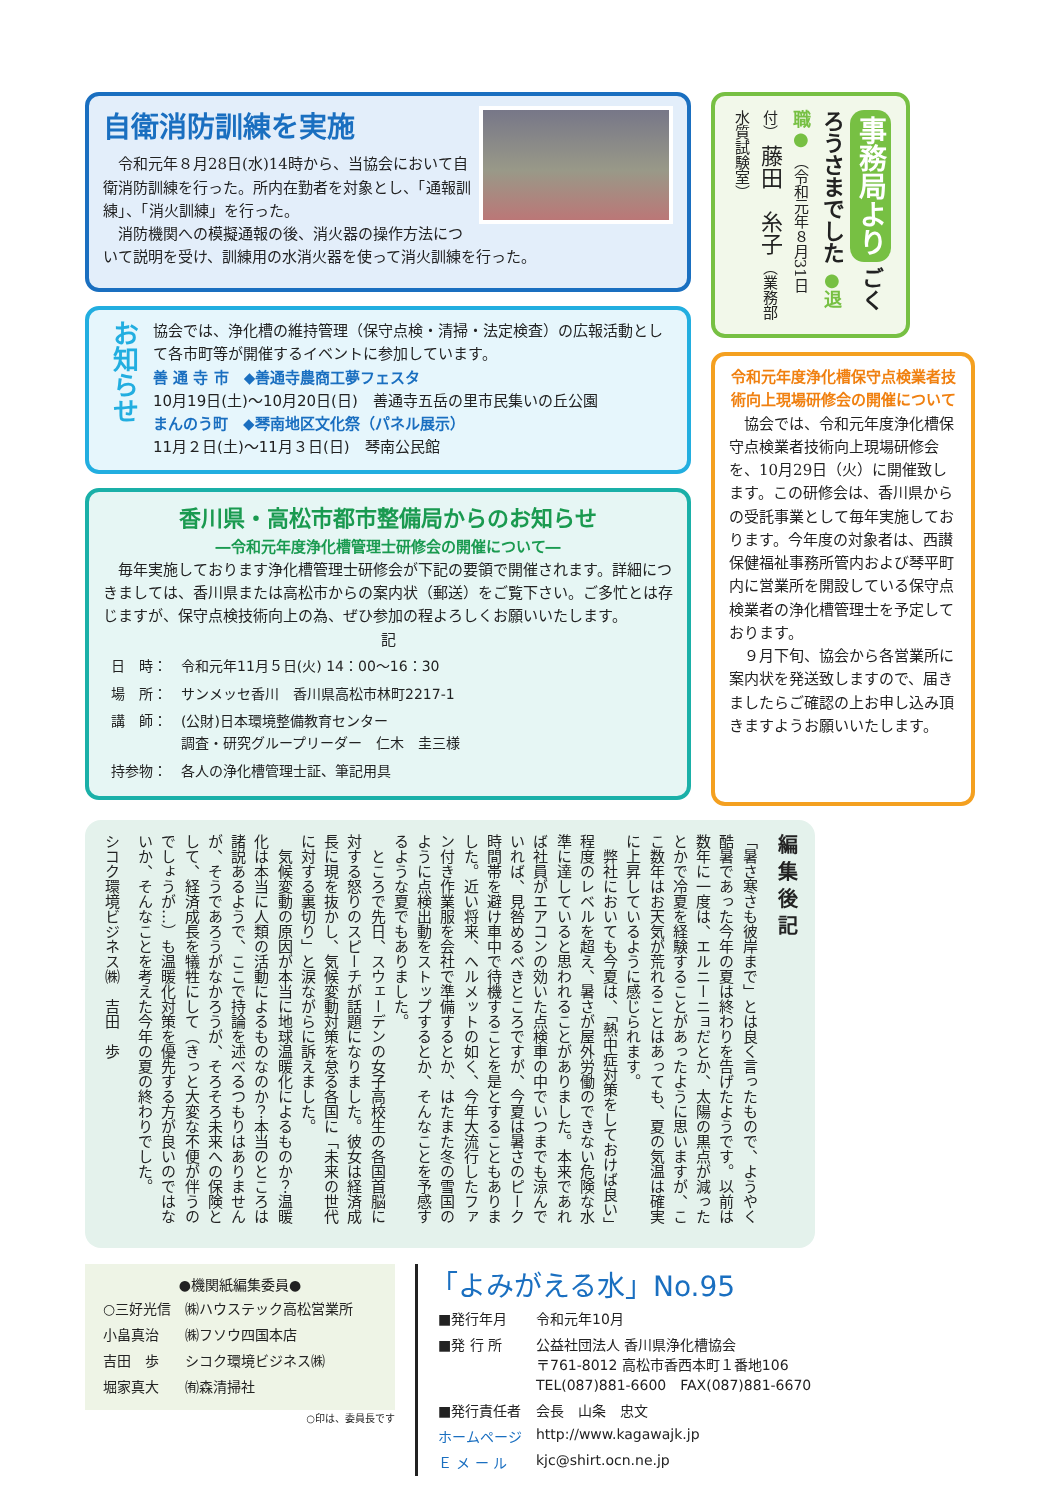自衛消防訓練を実施
　令和元年８月28日(水)14時から、当協会において自衛消防訓練を行った。所内在勤者を対象とし、「通報訓練」、「消火訓練」を行った。
　消防機関への模擬通報の後、消火器の操作方法について説明を受け、訓練用の水消火器を使って消火訓練を行った。
お知らせ
協会では、浄化槽の維持管理（保守点検・清掃・法定検査）の広報活動として各市町等が開催するイベントに参加しています。
善 通 寺 市　◆善通寺農商工夢フェスタ
10月19日(土)～10月20日(日)　善通寺五岳の里市民集いの丘公園
まんのう町　◆琴南地区文化祭（パネル展示）
11月２日(土)～11月３日(日)　琴南公民館
香川県・高松市都市整備局からのお知らせ
―令和元年度浄化槽管理士研修会の開催について―
　毎年実施しております浄化槽管理士研修会が下記の要領で開催されます。詳細につきましては、香川県または高松市からの案内状（郵送）をご覧下さい。ご多忙とは存じますが、保守点検技術向上の為、ぜひ参加の程よろしくお願いいたします。
記
| 日 時： | 令和元年11月５日(火) 14：00～16：30 |
| 場 所： | サンメッセ香川 香川県高松市林町2217-1 |
| 講 師： | (公財)日本環境整備教育センター 調査・研究グループリーダー 仁木 圭三様 |
| 持参物： | 各人の浄化槽管理士証、筆記用具 |
事務局より ごくろうさまでした ●退　職● （令和元年８月31日付） 藤田　糸子 （業務部水質試験室）
令和元年度浄化槽保守点検業者技術向上現場研修会の開催について
　協会では、令和元年度浄化槽保守点検業者技術向上現場研修会を、10月29日（火）に開催致します。この研修会は、香川県からの受託事業として毎年実施しております。今年度の対象者は、西讃保健福祉事務所管内および琴平町内に営業所を開設している保守点検業者の浄化槽管理士を予定しております。
　９月下旬、協会から各営業所に案内状を発送致しますので、届きましたらご確認の上お申し込み頂きますようお願いいたします。
編 集 後 記
「暑さ寒さも彼岸まで」とは良く言ったもので、ようやく酷暑であった今年の夏は終わりを告げたようです。以前は数年に一度は、エルニーニョだとか、太陽の黒点が減ったとかで冷夏を経験することがあったように思いますが、ここ数年はお天気が荒れることはあっても、夏の気温は確実に上昇しているように感じられます。
　弊社においても今夏は、「熱中症対策をしておけば良い」程度のレベルを超え、暑さが屋外労働のできない危険な水準に達していると思われることがありました。本来であれば社員がエアコンの効いた点検車の中でいつまでも涼んでいれば、見咎めるべきところですが、今夏は暑さのピーク時間帯を避け車中で待機することを是とすることもありました。近い将来、ヘルメットの如く、今年大流行したファン付き作業服を会社で準備するとか、はたまた冬の雪国のように点検出動をストップするとか、そんなことを予感するような夏でもありました。
　ところで先日、スウェーデンの女子高校生の各国首脳に対する怒りのスピーチが話題になりました。彼女は経済成長に現を抜かし、気候変動対策を怠る各国に「未来の世代に対する裏切り」と涙ながらに訴えました。
　気候変動の原因が本当に地球温暖化によるものか？温暖化は本当に人類の活動によるものなのか？本当のところは諸説あるようで、ここで持論を述べるつもりはありませんが、そうであろうがなかろうが、そろそろ未来への保険として、経済成長を犠牲にして（きっと大変な不便が伴うのでしょうが…）も温暖化対策を優先する方が良いのではないか、そんなことを考えた今年の夏の終わりでした。
シコク環境ビジネス㈱　吉田　歩
●機関紙編集委員●
| ○三好光信 | ㈱ハウステック高松営業所 |
| 小畠真治 | ㈱フソウ四国本店 |
| 吉田 歩 | シコク環境ビジネス㈱ |
| 堀家真大 | ㈲森清掃社 |
○印は、委員長です
「よみがえる水」No.95
| ■発行年月 | 令和元年10月 |
| ■発 行 所 | 公益社団法人 香川県浄化槽協会 〒761-8012 高松市香西本町１番地106 TEL(087)881-6600 FAX(087)881-6670 |
| ■発行責任者 | 会長 山条 忠文 |
| ホームページ | http://www.kagawajk.jp |
| Ｅ メ ー ル | kjc@shirt.ocn.ne.jp |